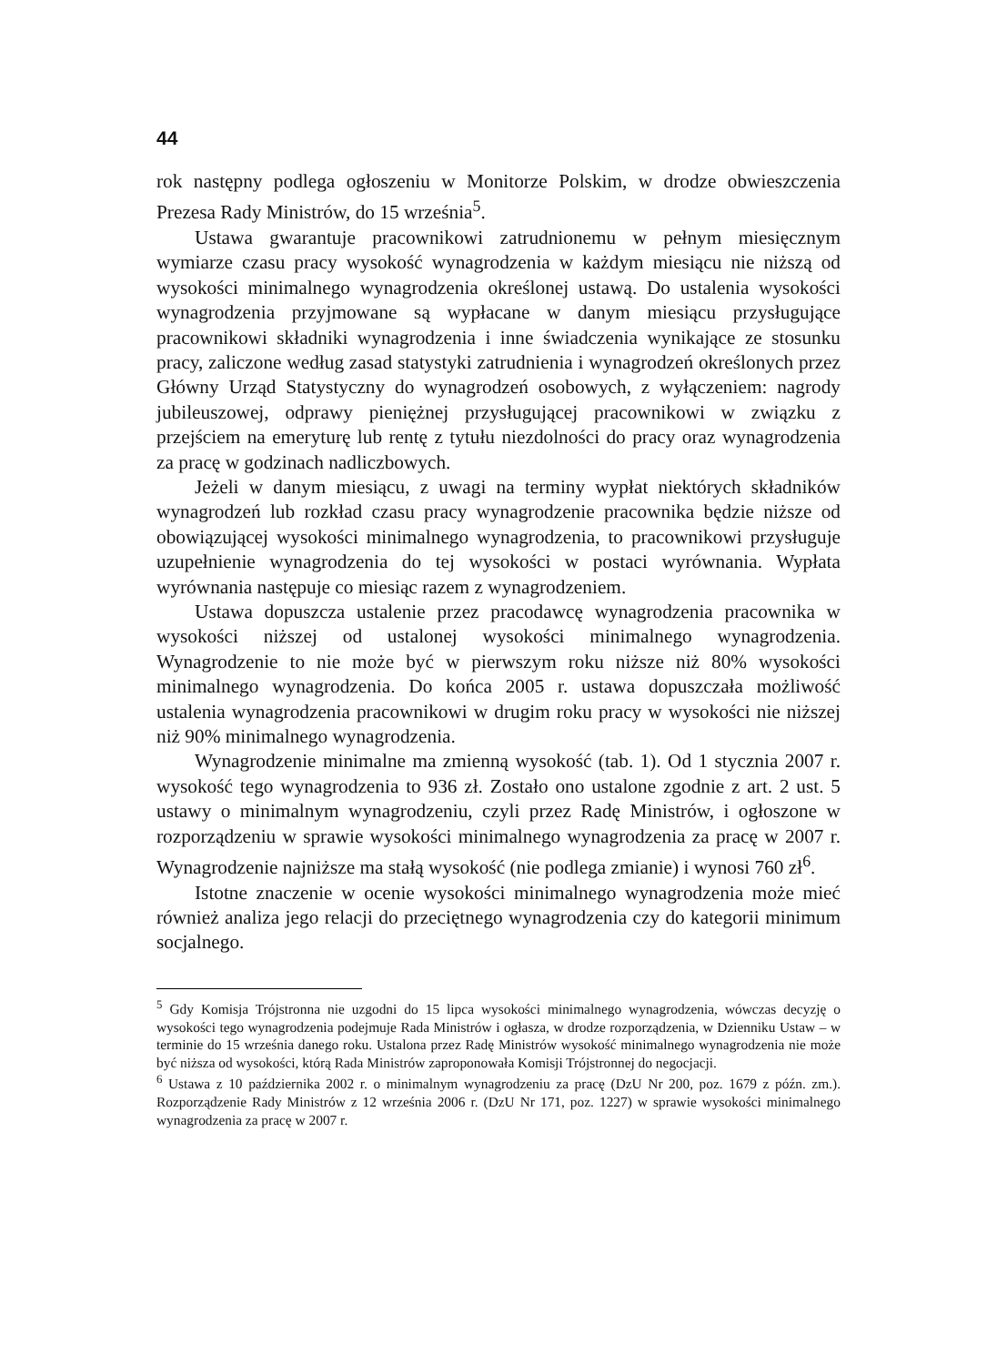44
rok następny podlega ogłoszeniu w Monitorze Polskim, w drodze obwieszczenia Prezesa Rady Ministrów, do 15 września<sup>5</sup>.
Ustawa gwarantuje pracownikowi zatrudnionemu w pełnym miesięcznym wymiarze czasu pracy wysokość wynagrodzenia w każdym miesiącu nie niższą od wysokości minimalnego wynagrodzenia określonej ustawą. Do ustalenia wysokości wynagrodzenia przyjmowane są wypłacane w danym miesiącu przysługujące pracownikowi składniki wynagrodzenia i inne świadczenia wynikające ze stosunku pracy, zaliczone według zasad statystyki zatrudnienia i wynagrodzeń określonych przez Główny Urząd Statystyczny do wynagrodzeń osobowych, z wyłączeniem: nagrody jubileuszowej, odprawy pieniężnej przysługującej pracownikowi w związku z przejściem na emeryturę lub rentę z tytułu niezdolności do pracy oraz wynagrodzenia za pracę w godzinach nadliczbowych.
Jeżeli w danym miesiącu, z uwagi na terminy wypłat niektórych składników wynagrodzeń lub rozkład czasu pracy wynagrodzenie pracownika będzie niższe od obowiązującej wysokości minimalnego wynagrodzenia, to pracownikowi przysługuje uzupełnienie wynagrodzenia do tej wysokości w postaci wyrównania. Wypłata wyrównania następuje co miesiąc razem z wynagrodzeniem.
Ustawa dopuszcza ustalenie przez pracodawcę wynagrodzenia pracownika w wysokości niższej od ustalonej wysokości minimalnego wynagrodzenia. Wynagrodzenie to nie może być w pierwszym roku niższe niż 80% wysokości minimalnego wynagrodzenia. Do końca 2005 r. ustawa dopuszczała możliwość ustalenia wynagrodzenia pracownikowi w drugim roku pracy w wysokości nie niższej niż 90% minimalnego wynagrodzenia.
Wynagrodzenie minimalne ma zmienną wysokość (tab. 1). Od 1 stycznia 2007 r. wysokość tego wynagrodzenia to 936 zł. Zostało ono ustalone zgodnie z art. 2 ust. 5 ustawy o minimalnym wynagrodzeniu, czyli przez Radę Ministrów, i ogłoszone w rozporządzeniu w sprawie wysokości minimalnego wynagrodzenia za pracę w 2007 r. Wynagrodzenie najniższe ma stałą wysokość (nie podlega zmianie) i wynosi 760 zł<sup>6</sup>.
Istotne znaczenie w ocenie wysokości minimalnego wynagrodzenia może mieć również analiza jego relacji do przeciętnego wynagrodzenia czy do kategorii minimum socjalnego.
<sup>5</sup> Gdy Komisja Trójstronna nie uzgodni do 15 lipca wysokości minimalnego wynagrodzenia, wówczas decyzję o wysokości tego wynagrodzenia podejmuje Rada Ministrów i ogłasza, w drodze rozporządzenia, w Dzienniku Ustaw – w terminie do 15 września danego roku. Ustalona przez Radę Ministrów wysokość minimalnego wynagrodzenia nie może być niższa od wysokości, którą Rada Ministrów zaproponowała Komisji Trójstronnej do negocjacji.
<sup>6</sup> Ustawa z 10 października 2002 r. o minimalnym wynagrodzeniu za pracę (DzU Nr 200, poz. 1679 z późn. zm.). Rozporządzenie Rady Ministrów z 12 września 2006 r. (DzU Nr 171, poz. 1227) w sprawie wysokości minimalnego wynagrodzenia za pracę w 2007 r.